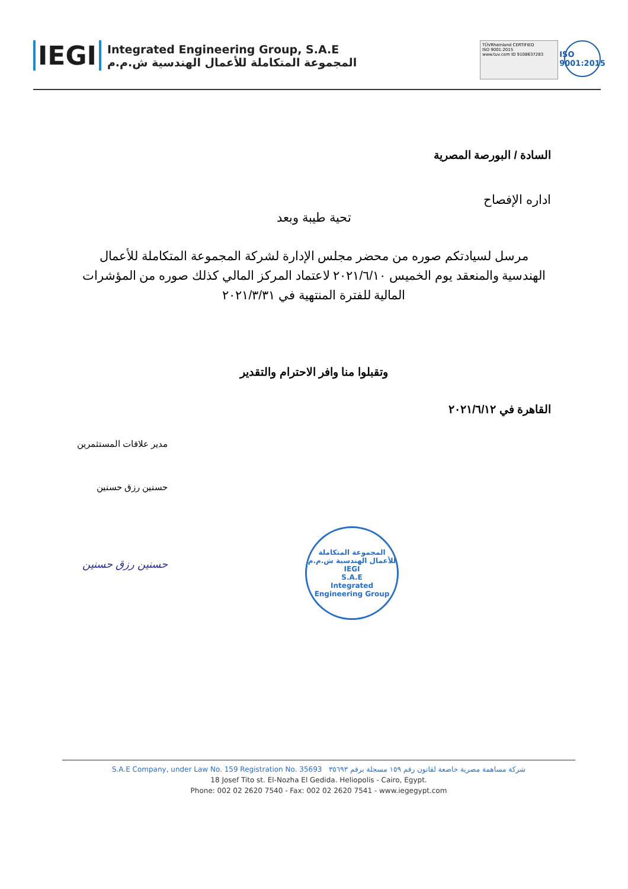IEGI
Integrated Engineering Group, S.A.E
المجموعة المتكاملة للأعمال الهندسية ش.م.م
TÜVRheinland CERTIFIED
ISO 9001:2015
www.tuv.com ID 9108637283
ISO
9001:2015
السادة / البورصة المصرية
اداره الإفصاح
تحية طيبة وبعد
مرسل لسيادتكم صوره من محضر مجلس الإدارة لشركة المجموعة المتكاملة للأعمال الهندسية والمنعقد يوم الخميس ٢٠٢١/٦/١٠ لاعتماد المركز المالي كذلك صوره من المؤشرات المالية للفترة المنتهية في ٢٠٢١/٣/٣١
وتقبلوا منا وافر الاحترام والتقدير
القاهرة في ٢٠٢١/٦/١٢
مدير علاقات المستثمرين
حسنين رزق حسنين
حسنين رزق حسنين
المجموعة المتكاملة للأعمال الهندسية ش.م.م
IEGI
S.A.E
Integrated Engineering Group
S.A.E Company, under Law No. 159 Registration No. 35693 شركة مساهمة مصرية خاضعة لقانون رقم ١٥٩ مسجلة برقم ٣٥٦٩٣
18 Josef Tito st. El-Nozha El Gedida. Heliopolis - Cairo, Egypt.
Phone: 002 02 2620 7540 - Fax: 002 02 2620 7541 - www.iegegypt.com